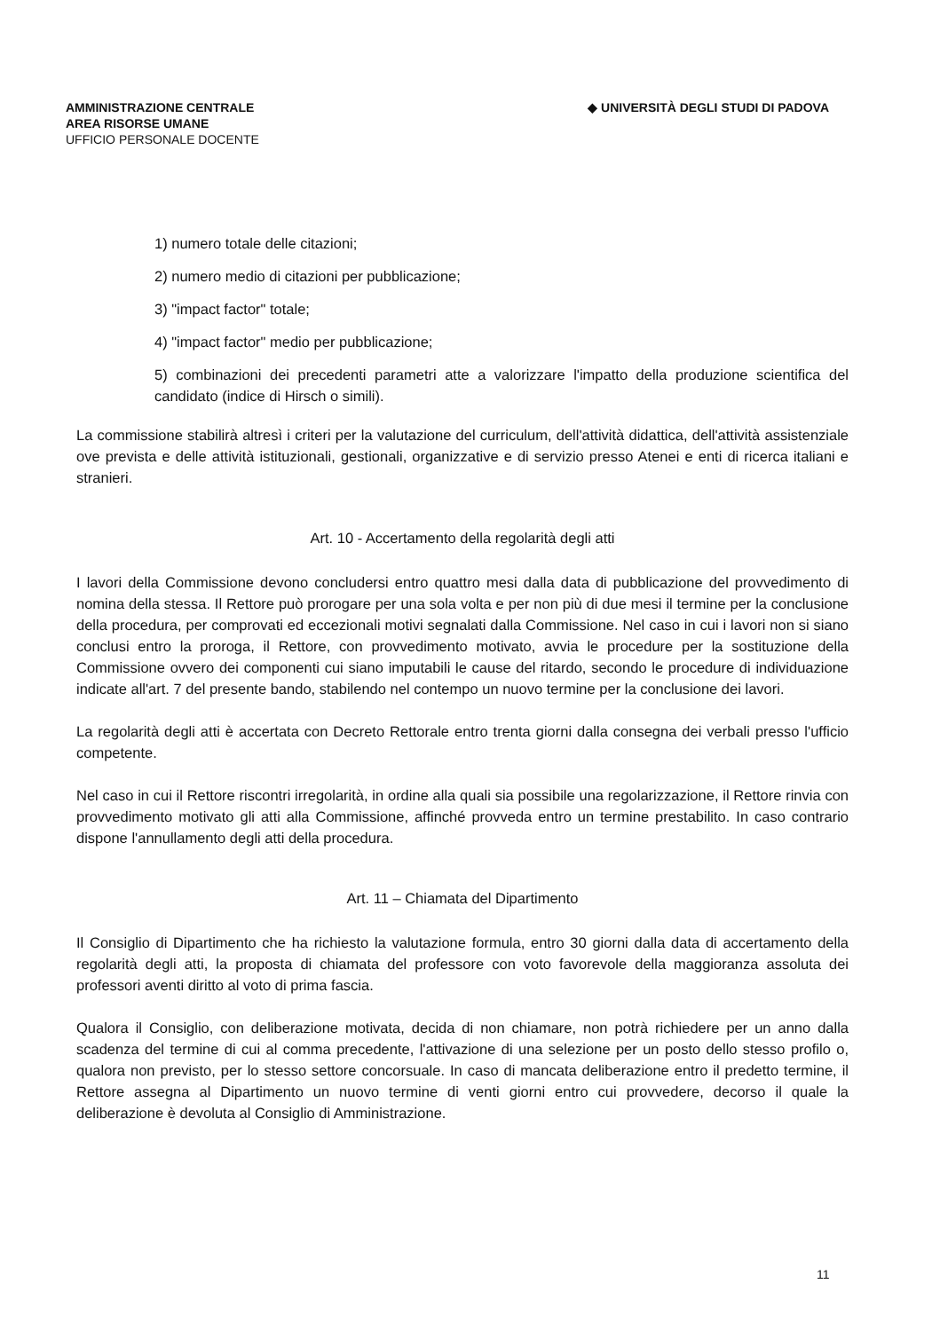AMMINISTRAZIONE CENTRALE
AREA RISORSE UMANE
UFFICIO PERSONALE DOCENTE
◆ UNIVERSITÀ DEGLI STUDI DI PADOVA
1) numero totale delle citazioni;
2) numero medio di citazioni per pubblicazione;
3) "impact factor" totale;
4) "impact factor" medio per pubblicazione;
5) combinazioni dei precedenti parametri atte a valorizzare l'impatto della produzione scientifica del candidato (indice di Hirsch o simili).
La commissione stabilirà altresì i criteri per la valutazione del curriculum, dell'attività didattica, dell'attività assistenziale ove prevista e delle attività istituzionali, gestionali, organizzative e di servizio presso Atenei e enti di ricerca italiani e stranieri.
Art. 10 - Accertamento della regolarità degli atti
I lavori della Commissione devono concludersi entro quattro mesi dalla data di pubblicazione del provvedimento di nomina della stessa. Il Rettore può prorogare per una sola volta e per non più di due mesi il termine per la conclusione della procedura, per comprovati ed eccezionali motivi segnalati dalla Commissione. Nel caso in cui i lavori non si siano conclusi entro la proroga, il Rettore, con provvedimento motivato, avvia le procedure per la sostituzione della Commissione ovvero dei componenti cui siano imputabili le cause del ritardo, secondo le procedure di individuazione indicate all'art. 7 del presente bando, stabilendo nel contempo un nuovo termine per la conclusione dei lavori.
La regolarità degli atti è accertata con Decreto Rettorale entro trenta giorni dalla consegna dei verbali presso l'ufficio competente.
Nel caso in cui il Rettore riscontri irregolarità, in ordine alla quali sia possibile una regolarizzazione, il Rettore rinvia con provvedimento motivato gli atti alla Commissione, affinché provveda entro un termine prestabilito. In caso contrario dispone l'annullamento degli atti della procedura.
Art. 11 – Chiamata del Dipartimento
Il Consiglio di Dipartimento che ha richiesto la valutazione formula, entro 30 giorni dalla data di accertamento della regolarità degli atti, la proposta di chiamata del professore con voto favorevole della maggioranza assoluta dei professori aventi diritto al voto di prima fascia.
Qualora il Consiglio, con deliberazione motivata, decida di non chiamare, non potrà richiedere per un anno dalla scadenza del termine di cui al comma precedente, l'attivazione di una selezione per un posto dello stesso profilo o, qualora non previsto, per lo stesso settore concorsuale. In caso di mancata deliberazione entro il predetto termine, il Rettore assegna al Dipartimento un nuovo termine di venti giorni entro cui provvedere, decorso il quale la deliberazione è devoluta al Consiglio di Amministrazione.
11